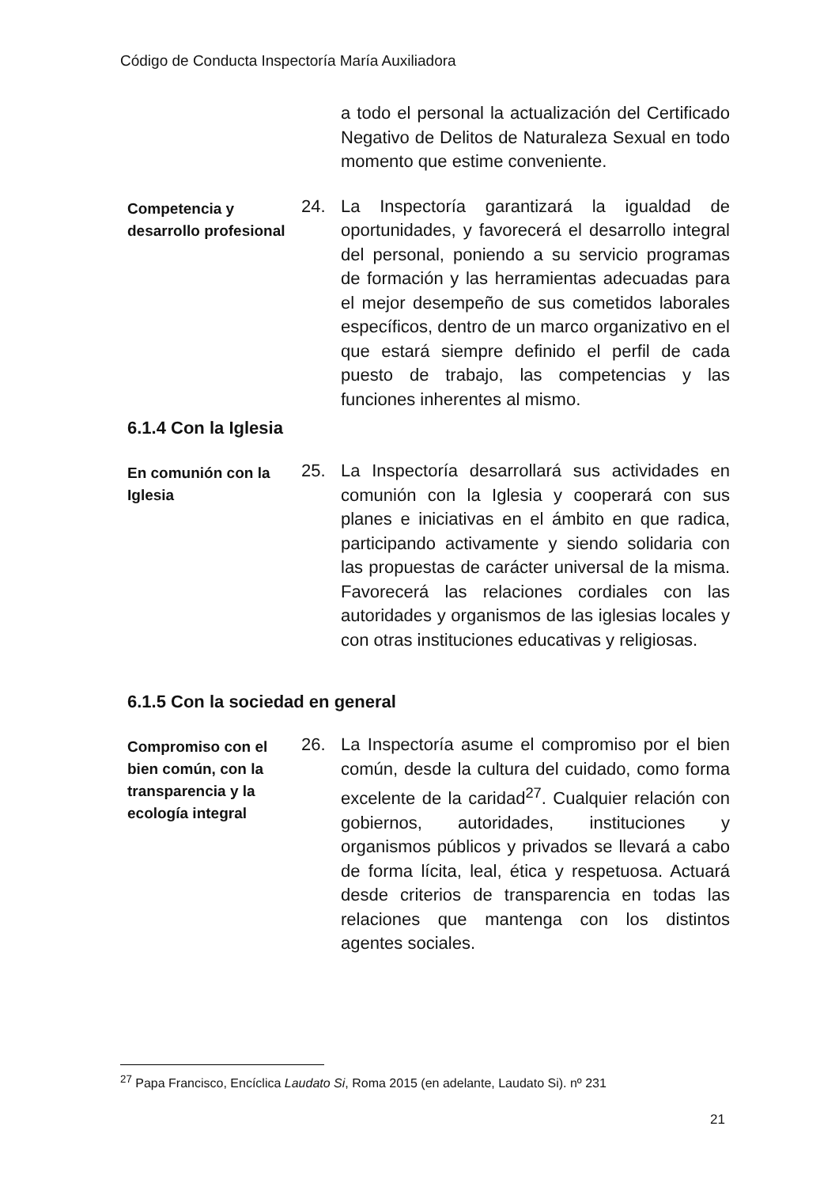Código de Conducta Inspectoría María Auxiliadora
a todo el personal la actualización del Certificado Negativo de Delitos de Naturaleza Sexual en todo momento que estime conveniente.
Competencia y desarrollo profesional
24. La Inspectoría garantizará la igualdad de oportunidades, y favorecerá el desarrollo integral del personal, poniendo a su servicio programas de formación y las herramientas adecuadas para el mejor desempeño de sus cometidos laborales específicos, dentro de un marco organizativo en el que estará siempre definido el perfil de cada puesto de trabajo, las competencias y las funciones inherentes al mismo.
6.1.4 Con la Iglesia
En comunión con la Iglesia
25. La Inspectoría desarrollará sus actividades en comunión con la Iglesia y cooperará con sus planes e iniciativas en el ámbito en que radica, participando activamente y siendo solidaria con las propuestas de carácter universal de la misma. Favorecerá las relaciones cordiales con las autoridades y organismos de las iglesias locales y con otras instituciones educativas y religiosas.
6.1.5 Con la sociedad en general
Compromiso con el bien común, con la transparencia y la ecología integral
26. La Inspectoría asume el compromiso por el bien común, desde la cultura del cuidado, como forma excelente de la caridad<sup>27</sup>. Cualquier relación con gobiernos, autoridades, instituciones y organismos públicos y privados se llevará a cabo de forma lícita, leal, ética y respetuosa. Actuará desde criterios de transparencia en todas las relaciones que mantenga con los distintos agentes sociales.
<sup>27</sup> Papa Francisco, Encíclica Laudato Si, Roma 2015 (en adelante, Laudato Si). nº 231
21